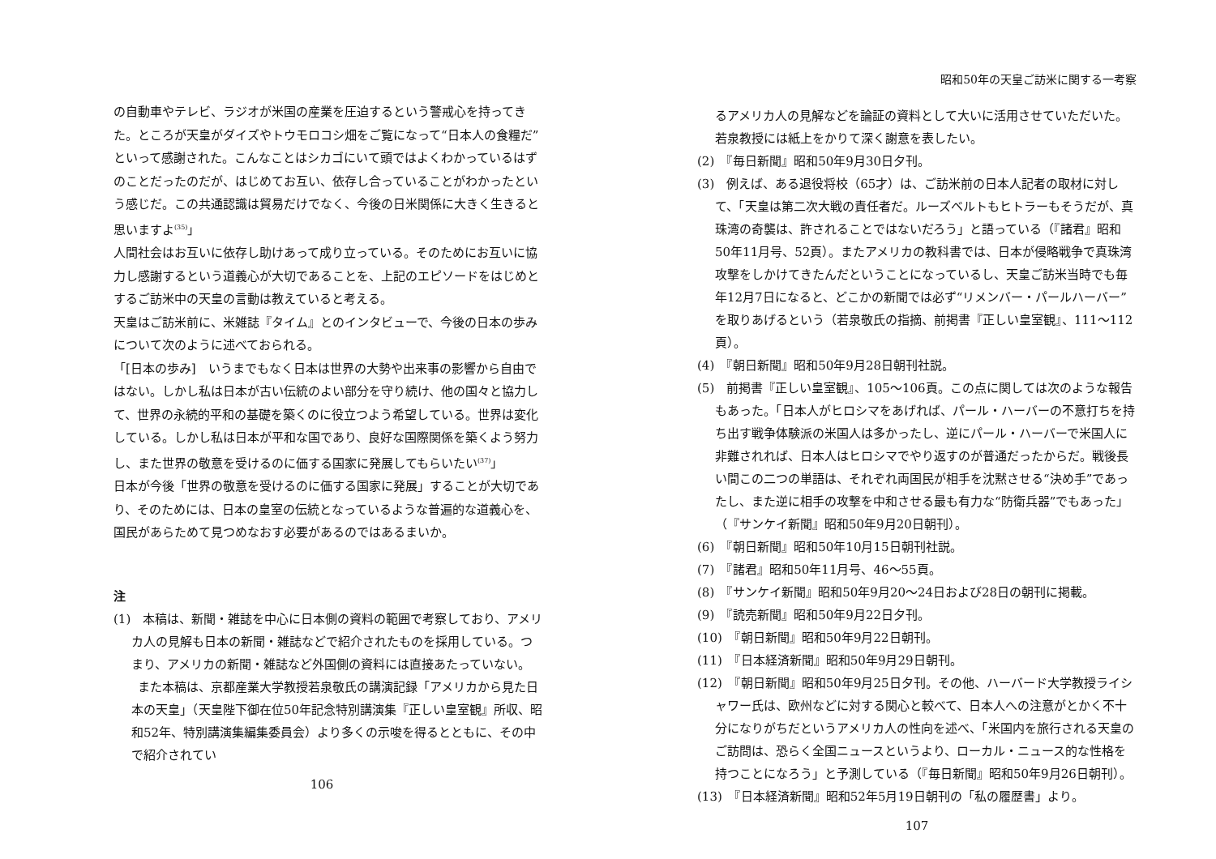の自動車やテレビ、ラジオが米国の産業を圧迫するという警戒心を持ってきた。ところが天皇がダイズやトウモロコシ畑をご覧になって“日本人の食糧だ”といって感謝された。こんなことはシカゴにいて頭ではよくわかっているはずのことだったのだが、はじめてお互い、依存し合っていることがわかったという感じだ。この共通認識は貿易だけでなく、今後の日米関係に大きく生きると思いますよ<sup>(35)</sup>」
人間社会はお互いに依存し助けあって成り立っている。そのためにお互いに協力し感謝するという道義心が大切であることを、上記のエピソードをはじめとするご訪米中の天皇の言動は教えていると考える。
天皇はご訪米前に、米雑誌『タイム』とのインタビューで、今後の日本の歩みについて次のように述べておられる。
「[日本の歩み]　いうまでもなく日本は世界の大勢や出来事の影響から自由ではない。しかし私は日本が古い伝統のよい部分を守り続け、他の国々と協力して、世界の永続的平和の基礎を築くのに役立つよう希望している。世界は変化している。しかし私は日本が平和な国であり、良好な国際関係を築くよう努力し、また世界の敬意を受けるのに価する国家に発展してもらいたい<sup>(37)</sup>」
日本が今後「世界の敬意を受けるのに価する国家に発展」することが大切であり、そのためには、日本の皇室の伝統となっているような普遍的な道義心を、国民があらためて見つめなおす必要があるのではあるまいか。
注
(1)　本稿は、新聞・雑誌を中心に日本側の資料の範囲で考察しており、アメリカ人の見解も日本の新聞・雑誌などで紹介されたものを採用している。つまり、アメリカの新聞・雑誌など外国側の資料には直接あたっていない。
　　また本稿は、京都産業大学教授若泉敬氏の講演記録「アメリカから見た日本の天皇」（天皇陛下御在位50年記念特別講演集『正しい皇室観』所収、昭和52年、特別講演集編集委員会）より多くの示唆を得るとともに、その中で紹介されてい
106
昭和50年の天皇ご訪米に関する一考察
るアメリカ人の見解などを論証の資料として大いに活用させていただいた。若泉教授には紙上をかりて深く謝意を表したい。
(2)　『毎日新聞』昭和50年9月30日夕刊。
(3)　例えば、ある退役将校（65才）は、ご訪米前の日本人記者の取材に対して、「天皇は第二次大戦の責任者だ。ルーズベルトもヒトラーもそうだが、真珠湾の奇襲は、許されることではないだろう」と語っている（『諸君』昭和50年11月号、52頁）。またアメリカの教科書では、日本が侵略戦争で真珠湾攻撃をしかけてきたんだということになっているし、天皇ご訪米当時でも毎年12月7日になると、どこかの新聞では必ず“リメンバー・パールハーバー”を取りあげるという（若泉敬氏の指摘、前掲書『正しい皇室観』、111～112頁）。
(4)　『朝日新聞』昭和50年9月28日朝刊社説。
(5)　前掲書『正しい皇室観』、105～106頁。この点に関しては次のような報告もあった。「日本人がヒロシマをあげれば、パール・ハーバーの不意打ちを持ち出す戦争体験派の米国人は多かったし、逆にパール・ハーバーで米国人に非難されれば、日本人はヒロシマでやり返すのが普通だったからだ。戦後長い間この二つの単語は、それぞれ両国民が相手を沈黙させる“決め手”であったし、また逆に相手の攻撃を中和させる最も有力な“防衛兵器”でもあった」（『サンケイ新聞』昭和50年9月20日朝刊）。
(6)　『朝日新聞』昭和50年10月15日朝刊社説。
(7)　『諸君』昭和50年11月号、46～55頁。
(8)　『サンケイ新聞』昭和50年9月20～24日および28日の朝刊に掲載。
(9)　『読売新聞』昭和50年9月22日夕刊。
(10)　『朝日新聞』昭和50年9月22日朝刊。
(11)　『日本経済新聞』昭和50年9月29日朝刊。
(12)　『朝日新聞』昭和50年9月25日夕刊。その他、ハーバード大学教授ライシャワー氏は、欧州などに対する関心と較べて、日本人への注意がとかく不十分になりがちだというアメリカ人の性向を述べ、「米国内を旅行される天皇のご訪問は、恐らく全国ニュースというより、ローカル・ニュース的な性格を持つことになろう」と予測している（『毎日新聞』昭和50年9月26日朝刊）。
(13)　『日本経済新聞』昭和52年5月19日朝刊の「私の履歴書」より。
107